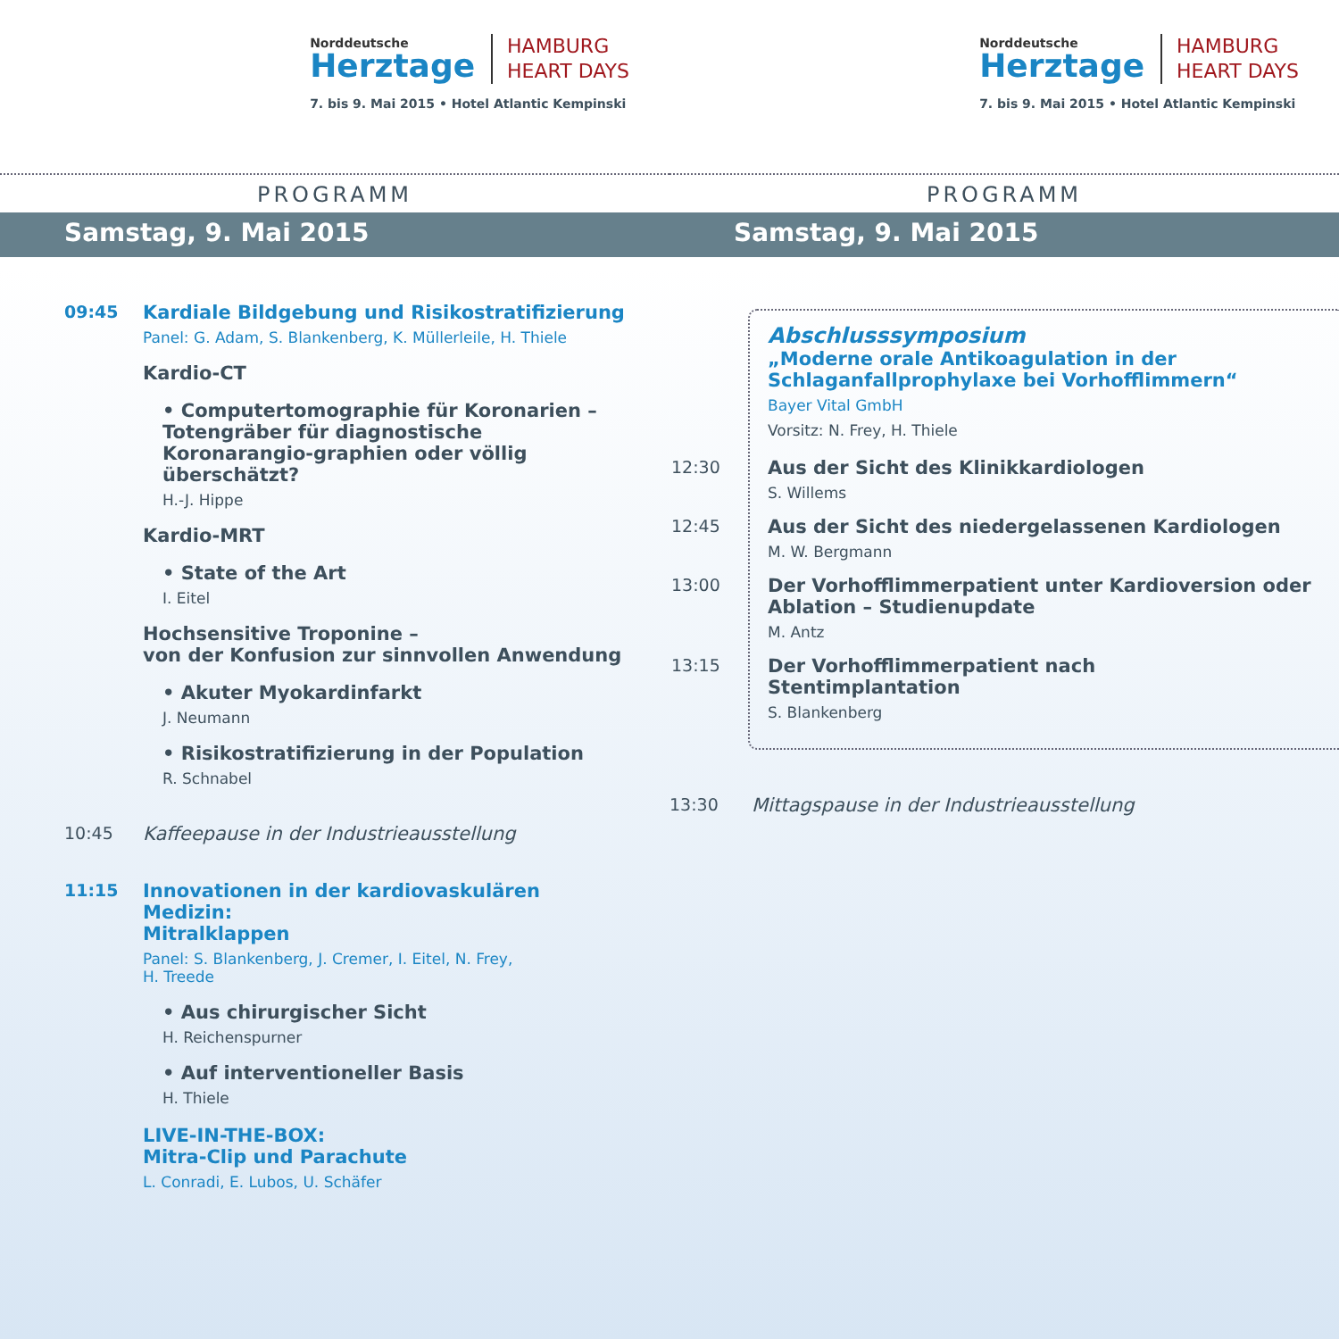Norddeutsche
Herztage
HAMBURG
HEART DAYS
7. bis 9. Mai 2015 • Hotel Atlantic Kempinski
PROGRAMM
Samstag, 9. Mai 2015
09:45 Kardiale Bildgebung und Risikostratifizierung
Panel: G. Adam, S. Blankenberg, K. Müllerleile, H. Thiele
Kardio-CT
• Computertomographie für Koronarien – Totengräber für diagnostische Koronarangio-graphien oder völlig überschätzt?
H.-J. Hippe
Kardio-MRT
• State of the Art
I. Eitel
Hochsensitive Troponine –
von der Konfusion zur sinnvollen Anwendung
• Akuter Myokardinfarkt
J. Neumann
• Risikostratifizierung in der Population
R. Schnabel
10:45 Kaffeepause in der Industrieausstellung
11:15 Innovationen in der kardiovaskulären Medizin:
Mitralklappen
Panel: S. Blankenberg, J. Cremer, I. Eitel, N. Frey,
H. Treede
• Aus chirurgischer Sicht
H. Reichenspurner
• Auf interventioneller Basis
H. Thiele
LIVE-IN-THE-BOX:
Mitra-Clip und Parachute
L. Conradi, E. Lubos, U. Schäfer
Norddeutsche
Herztage
HAMBURG
HEART DAYS
7. bis 9. Mai 2015 • Hotel Atlantic Kempinski
PROGRAMM
Samstag, 9. Mai 2015
Abschlusssymposium
„Moderne orale Antikoagulation in der Schlaganfallprophylaxe bei Vorhofflimmern“
Bayer Vital GmbH
Vorsitz: N. Frey, H. Thiele
12:30 Aus der Sicht des Klinikkardiologen
S. Willems
12:45 Aus der Sicht des niedergelassenen Kardiologen
M. W. Bergmann
13:00 Der Vorhofflimmerpatient unter Kardioversion oder Ablation – Studienupdate
M. Antz
13:15 Der Vorhofflimmerpatient nach
Stentimplantation
S. Blankenberg
13:30 Mittagspause in der Industrieausstellung